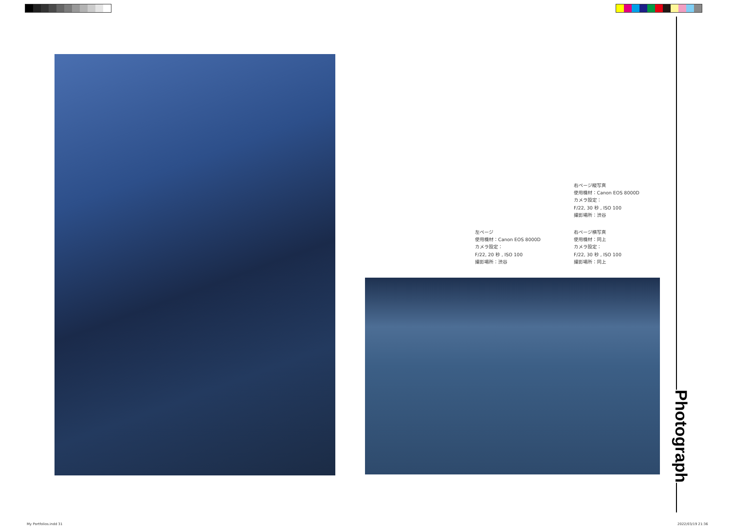右ページ縦写真
使用機材：Canon EOS 8000D
カメラ設定：
F/22, 30 秒 , ISO 100
撮影場所：渋谷
左ページ
使用機材：Canon EOS 8000D
カメラ設定：
F/22, 20 秒 , ISO 100
撮影場所：渋谷
右ページ横写真
使用機材：同上
カメラ設定：
F/22, 30 秒 , ISO 100
撮影場所：同上
Photograph
My Portfolios.indd 31 2022/03/19 21:36